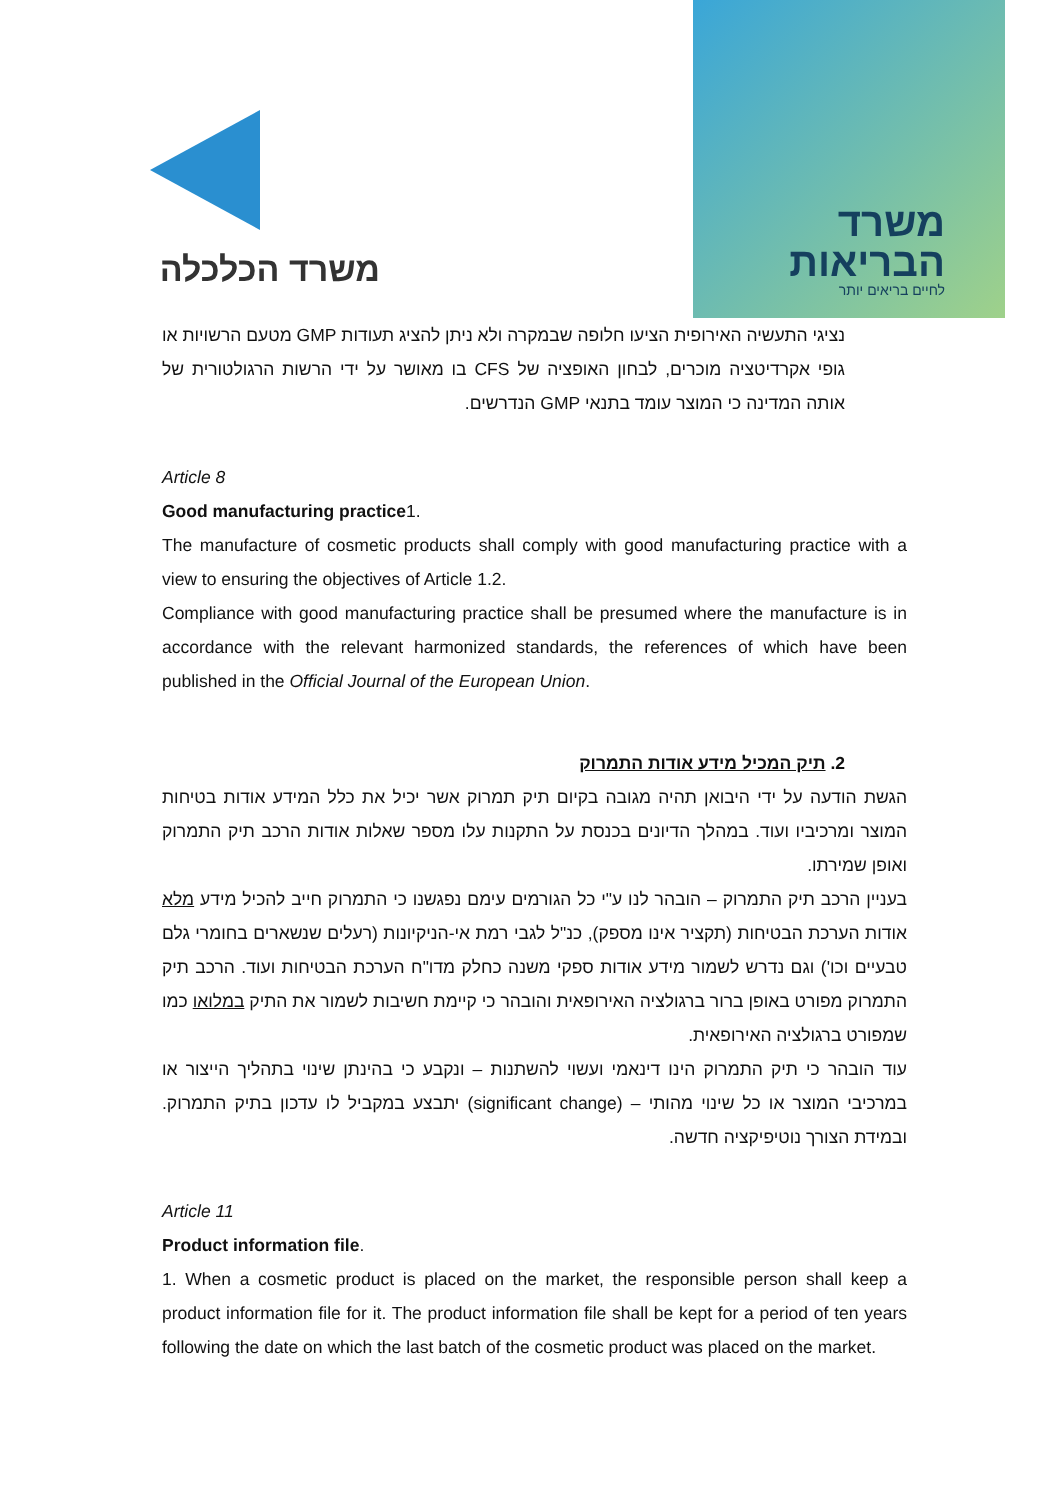משרד הכלכלה
משרד
הבריאות
לחיים בריאים יותר
נציגי התעשיה האירופית הציעו חלופה שבמקרה ולא ניתן להציג תעודות GMP מטעם הרשויות או גופי אקרדיטציה מוכרים, לבחון האופציה של CFS בו מאושר על ידי הרשות הרגולטורית של אותה המדינה כי המוצר עומד בתנאי GMP הנדרשים.
Article 8
Good manufacturing practice1.
The manufacture of cosmetic products shall comply with good manufacturing practice with a view to ensuring the objectives of Article 1.2.
Compliance with good manufacturing practice shall be presumed where the manufacture is in accordance with the relevant harmonized standards, the references of which have been published in the Official Journal of the European Union.
2. תיק המכיל מידע אודות התמרוק
הגשת הודעה על ידי היבואן תהיה מגובה בקיום תיק תמרוק אשר יכיל את כלל המידע אודות בטיחות המוצר ומרכיביו ועוד. במהלך הדיונים בכנסת על התקנות עלו מספר שאלות אודות הרכב תיק התמרוק ואופן שמירתו.
בעניין הרכב תיק התמרוק – הובהר לנו ע"י כל הגורמים עימם נפגשנו כי התמרוק חייב להכיל מידע מלא אודות הערכת הבטיחות (תקציר אינו מספק), כנ"ל לגבי רמת אי-הניקיונות (רעלים שנשארים בחומרי גלם טבעיים וכו') וגם נדרש לשמור מידע אודות ספקי משנה כחלק מדו"ח הערכת הבטיחות ועוד. הרכב תיק התמרוק מפורט באופן ברור ברגולציה האירופאית והובהר כי קיימת חשיבות לשמור את התיק במלואו כמו שמפורט ברגולציה האירופאית.
עוד הובהר כי תיק התמרוק הינו דינאמי ועשוי להשתנות – ונקבע כי בהינתן שינוי בתהליך הייצור או במרכיבי המוצר או כל שינוי מהותי – (significant change) יתבצע במקביל לו עדכון בתיק התמרוק. ובמידת הצורך נוטיפיקציה חדשה.
Article 11
Product information file.
1. When a cosmetic product is placed on the market, the responsible person shall keep a product information file for it. The product information file shall be kept for a period of ten years following the date on which the last batch of the cosmetic product was placed on the market.